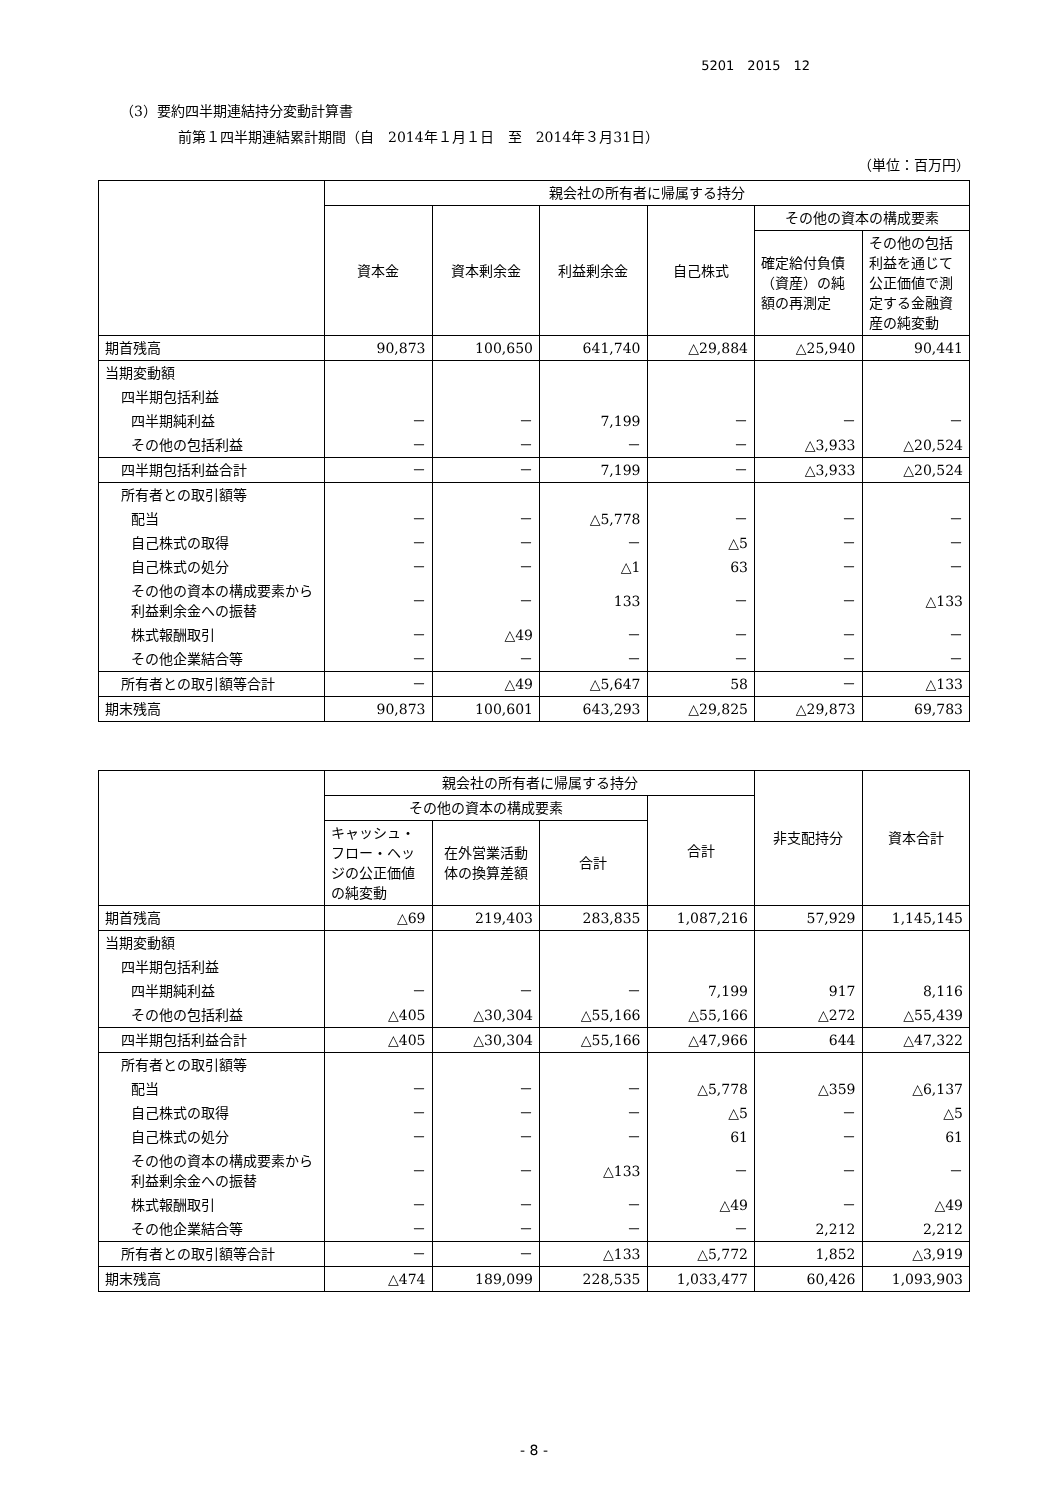5201　2015　12
（3）要約四半期連結持分変動計算書
前第１四半期連結累計期間（自　2014年１月１日　至　2014年３月31日）
（単位：百万円）
| | 親会社の所有者に帰属する持分 | | | | | |
| --- | --- | --- | --- | --- | --- | --- |
| | 資本金 | 資本剰余金 | 利益剰余金 | 自己株式 | その他の資本の構成要素 | |
| | | | | | 確定給付負債（資産）の純額の再測定 | その他の包括利益を通じて公正価値で測定する金融資産の純変動 |
| 期首残高 | 90,873 | 100,650 | 641,740 | △29,884 | △25,940 | 90,441 |
| 当期変動額 | | | | | | |
| 四半期包括利益 | | | | | | |
| 四半期純利益 | － | － | 7,199 | － | － | － |
| その他の包括利益 | － | － | － | － | △3,933 | △20,524 |
| 四半期包括利益合計 | － | － | 7,199 | － | △3,933 | △20,524 |
| 所有者との取引額等 | | | | | | |
| 配当 | － | － | △5,778 | － | － | － |
| 自己株式の取得 | － | － | － | △5 | － | － |
| 自己株式の処分 | － | － | △1 | 63 | － | － |
| その他の資本の構成要素から利益剰余金への振替 | － | － | 133 | － | － | △133 |
| 株式報酬取引 | － | △49 | － | － | － | － |
| その他企業結合等 | － | － | － | － | － | － |
| 所有者との取引額等合計 | － | △49 | △5,647 | 58 | － | △133 |
| 期末残高 | 90,873 | 100,601 | 643,293 | △29,825 | △29,873 | 69,783 |
| | 親会社の所有者に帰属する持分 | | | | 非支配持分 | 資本合計 |
| --- | --- | --- | --- | --- | --- | --- |
| | その他の資本の構成要素 | | | 合計 | | |
| | キャッシュ・フロー・ヘッジの公正価値の純変動 | 在外営業活動体の換算差額 | 合計 | | | |
| 期首残高 | △69 | 219,403 | 283,835 | 1,087,216 | 57,929 | 1,145,145 |
| 当期変動額 | | | | | | |
| 四半期包括利益 | | | | | | |
| 四半期純利益 | － | － | － | 7,199 | 917 | 8,116 |
| その他の包括利益 | △405 | △30,304 | △55,166 | △55,166 | △272 | △55,439 |
| 四半期包括利益合計 | △405 | △30,304 | △55,166 | △47,966 | 644 | △47,322 |
| 所有者との取引額等 | | | | | | |
| 配当 | － | － | － | △5,778 | △359 | △6,137 |
| 自己株式の取得 | － | － | － | △5 | － | △5 |
| 自己株式の処分 | － | － | － | 61 | － | 61 |
| その他の資本の構成要素から利益剰余金への振替 | － | － | △133 | － | － | － |
| 株式報酬取引 | － | － | － | △49 | － | △49 |
| その他企業結合等 | － | － | － | － | 2,212 | 2,212 |
| 所有者との取引額等合計 | － | － | △133 | △5,772 | 1,852 | △3,919 |
| 期末残高 | △474 | 189,099 | 228,535 | 1,033,477 | 60,426 | 1,093,903 |
- 8 -